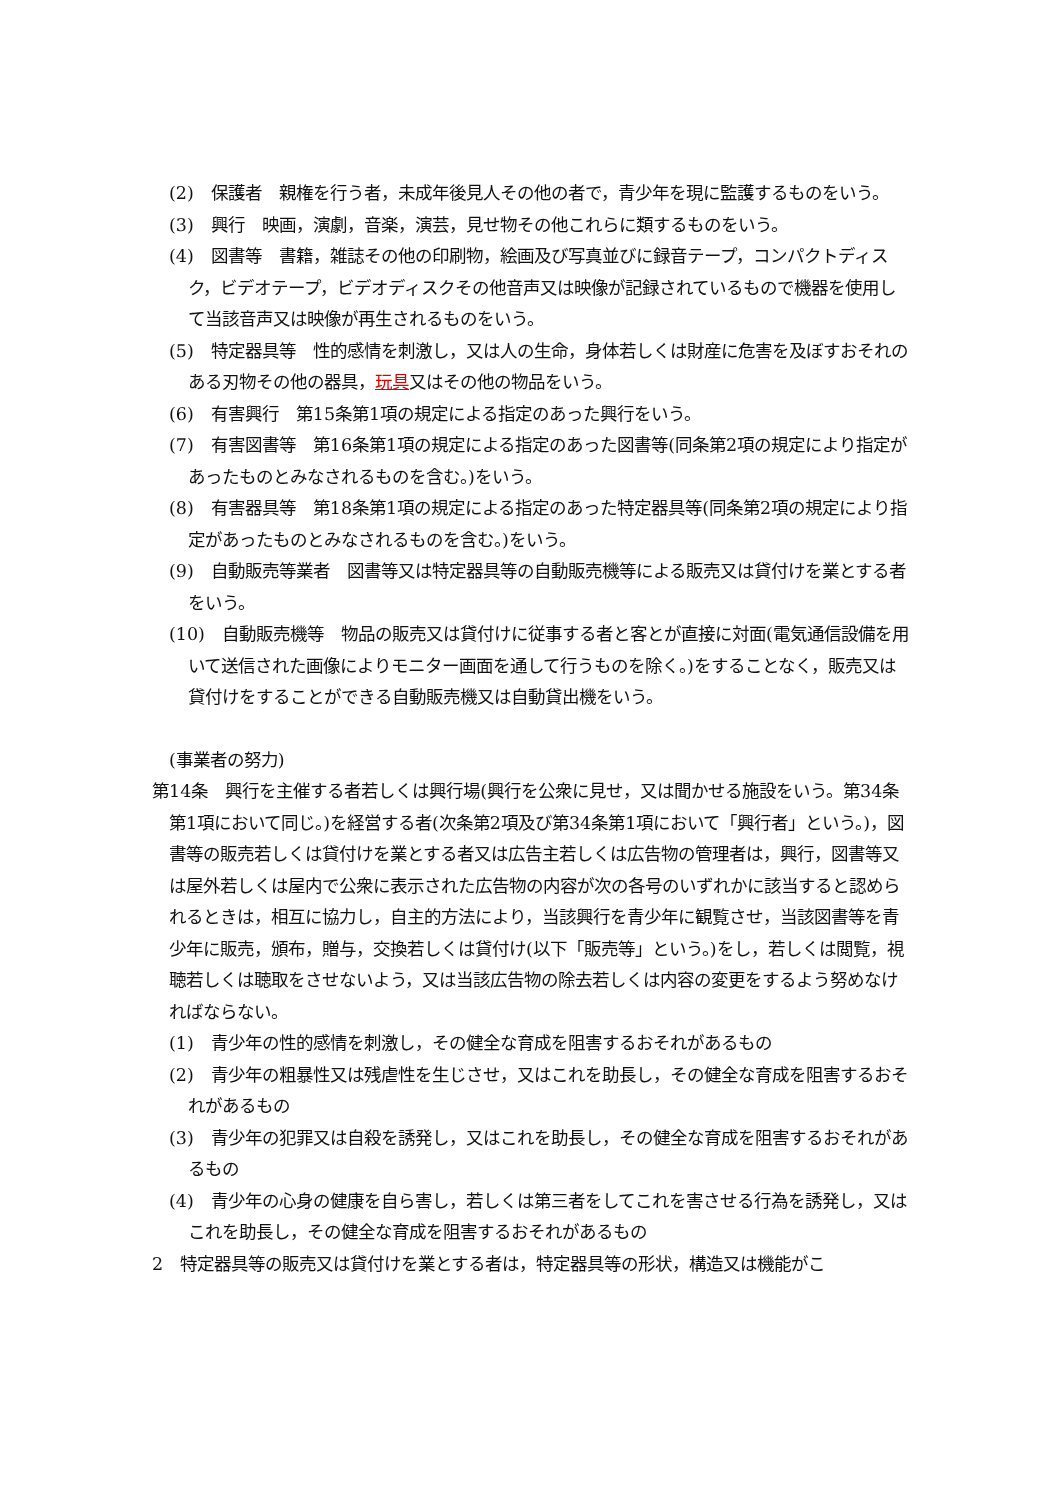(2)　保護者　親権を行う者，未成年後見人その他の者で，青少年を現に監護するものをいう。
(3)　興行　映画，演劇，音楽，演芸，見せ物その他これらに類するものをいう。
(4)　図書等　書籍，雑誌その他の印刷物，絵画及び写真並びに録音テープ，コンパクトディスク，ビデオテープ，ビデオディスクその他音声又は映像が記録されているもので機器を使用して当該音声又は映像が再生されるものをいう。
(5)　特定器具等　性的感情を刺激し，又は人の生命，身体若しくは財産に危害を及ぼすおそれのある刃物その他の器具，玩具又はその他の物品をいう。
(6)　有害興行　第15条第1項の規定による指定のあった興行をいう。
(7)　有害図書等　第16条第1項の規定による指定のあった図書等(同条第2項の規定により指定があったものとみなされるものを含む。)をいう。
(8)　有害器具等　第18条第1項の規定による指定のあった特定器具等(同条第2項の規定により指定があったものとみなされるものを含む。)をいう。
(9)　自動販売等業者　図書等又は特定器具等の自動販売機等による販売又は貸付けを業とする者をいう。
(10)　自動販売機等　物品の販売又は貸付けに従事する者と客とが直接に対面(電気通信設備を用いて送信された画像によりモニター画面を通して行うものを除く。)をすることなく，販売又は貸付けをすることができる自動販売機又は自動貸出機をいう。
(事業者の努力)
第14条　興行を主催する者若しくは興行場(興行を公衆に見せ，又は聞かせる施設をいう。第34条第1項において同じ。)を経営する者(次条第2項及び第34条第1項において「興行者」という。)，図書等の販売若しくは貸付けを業とする者又は広告主若しくは広告物の管理者は，興行，図書等又は屋外若しくは屋内で公衆に表示された広告物の内容が次の各号のいずれかに該当すると認められるときは，相互に協力し，自主的方法により，当該興行を青少年に観覧させ，当該図書等を青少年に販売，頒布，贈与，交換若しくは貸付け(以下「販売等」という。)をし，若しくは閲覧，視聴若しくは聴取をさせないよう，又は当該広告物の除去若しくは内容の変更をするよう努めなければならない。
(1)　青少年の性的感情を刺激し，その健全な育成を阻害するおそれがあるもの
(2)　青少年の粗暴性又は残虐性を生じさせ，又はこれを助長し，その健全な育成を阻害するおそれがあるもの
(3)　青少年の犯罪又は自殺を誘発し，又はこれを助長し，その健全な育成を阻害するおそれがあるもの
(4)　青少年の心身の健康を自ら害し，若しくは第三者をしてこれを害させる行為を誘発し，又はこれを助長し，その健全な育成を阻害するおそれがあるもの
2　特定器具等の販売又は貸付けを業とする者は，特定器具等の形状，構造又は機能がこ